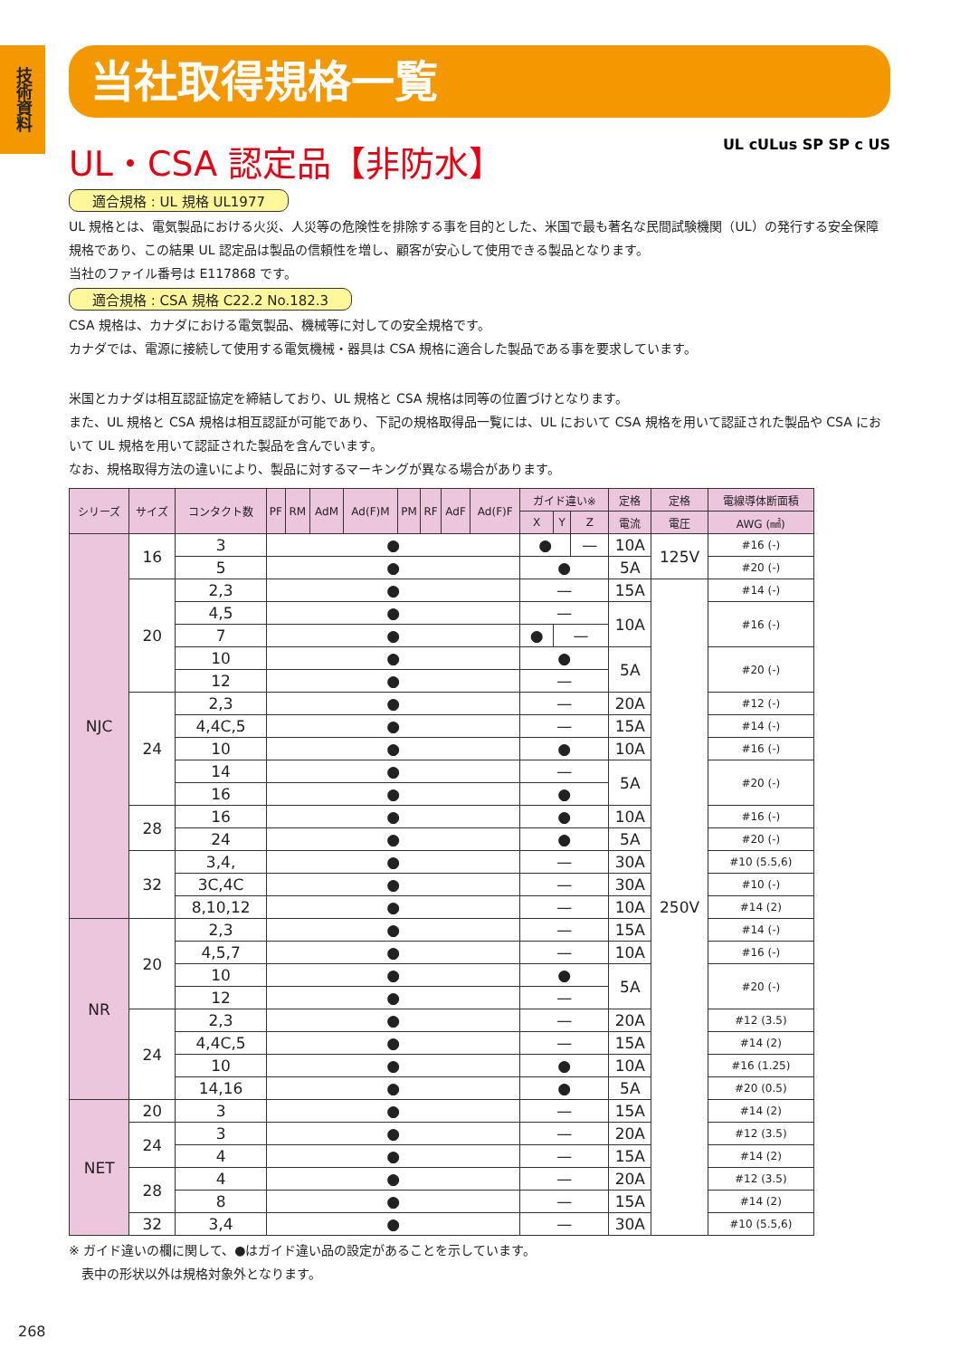技術資料
当社取得規格一覧
UL・CSA 認定品【非防水】 UL cULus SP SP c US
適合規格 : UL 規格 UL1977
UL 規格とは、電気製品における火災、人災等の危険性を排除する事を目的とした、米国で最も著名な民間試験機関（UL）の発行する安全保障規格であり、この結果 UL 認定品は製品の信頼性を増し、顧客が安心して使用できる製品となります。
当社のファイル番号は E117868 です。
適合規格 : CSA 規格 C22.2 No.182.3
CSA 規格は、カナダにおける電気製品、機械等に対しての安全規格です。
カナダでは、電源に接続して使用する電気機械・器具は CSA 規格に適合した製品である事を要求しています。
米国とカナダは相互認証協定を締結しており、UL 規格と CSA 規格は同等の位置づけとなります。
また、UL 規格と CSA 規格は相互認証が可能であり、下記の規格取得品一覧には、UL において CSA 規格を用いて認証された製品や CSA において UL 規格を用いて認証された製品を含んでいます。
なお、規格取得方法の違いにより、製品に対するマーキングが異なる場合があります。
| シリーズ | サイズ | コンタクト数 | PF | RM | AdM | Ad(F)M | PM | RF | AdF | Ad(F)F | ガイド違い※ | | | 定格 | 定格 | 電線導体断面積 |
| --- | --- | --- | --- | --- | --- | --- | --- | --- | --- | --- | --- | --- | --- | --- | --- | --- |
| | | | | | | | | | | | X | Y | Z | 電流 | 電圧 | AWG (㎟) |
| NJC | 16 | 3 | ● | | | | | | | | ● | | — | 10A | 125V | #16 (-) |
| | | 5 | ● | | | | | | | | ● | | | 5A | | #20 (-) |
| | 20 | 2,3 | ● | | | | | | | | — | | | 15A | 250V | #14 (-) |
| | | 4,5 | ● | | | | | | | | — | | | 10A | | #16 (-) |
| | | 7 | ● | | | | | | | | ● | — | | | | |
| | | 10 | ● | | | | | | | | ● | | | 5A | | #20 (-) |
| | | 12 | ● | | | | | | | | — | | | | | |
| | 24 | 2,3 | ● | | | | | | | | — | | | 20A | | #12 (-) |
| | | 4,4C,5 | ● | | | | | | | | — | | | 15A | | #14 (-) |
| | | 10 | ● | | | | | | | | ● | | | 10A | | #16 (-) |
| | | 14 | ● | | | | | | | | — | | | 5A | | #20 (-) |
| | | 16 | ● | | | | | | | | ● | | | | | |
| | 28 | 16 | ● | | | | | | | | ● | | | 10A | | #16 (-) |
| | | 24 | ● | | | | | | | | ● | | | 5A | | #20 (-) |
| | 32 | 3,4, | ● | | | | | | | | — | | | 30A | | #10 (5.5,6) |
| | | 3C,4C | ● | | | | | | | | — | | | 30A | | #10 (-) |
| | | 8,10,12 | ● | | | | | | | | — | | | 10A | | #14 (2) |
| NR | 20 | 2,3 | ● | | | | | | | | — | | | 15A | | #14 (-) |
| | | 4,5,7 | ● | | | | | | | | — | | | 10A | | #16 (-) |
| | | 10 | ● | | | | | | | | ● | | | 5A | | #20 (-) |
| | | 12 | ● | | | | | | | | — | | | | | |
| | 24 | 2,3 | ● | | | | | | | | — | | | 20A | | #12 (3.5) |
| | | 4,4C,5 | ● | | | | | | | | — | | | 15A | | #14 (2) |
| | | 10 | ● | | | | | | | | ● | | | 10A | | #16 (1.25) |
| | | 14,16 | ● | | | | | | | | ● | | | 5A | | #20 (0.5) |
| NET | 20 | 3 | ● | | | | | | | | — | | | 15A | | #14 (2) |
| | 24 | 3 | ● | | | | | | | | — | | | 20A | | #12 (3.5) |
| | | 4 | ● | | | | | | | | — | | | 15A | | #14 (2) |
| | 28 | 4 | ● | | | | | | | | — | | | 20A | | #12 (3.5) |
| | | 8 | ● | | | | | | | | — | | | 15A | | #14 (2) |
| | 32 | 3,4 | ● | | | | | | | | — | | | 30A | | #10 (5.5,6) |
※ ガイド違いの欄に関して、●はガイド違い品の設定があることを示しています。
　表中の形状以外は規格対象外となります。
268